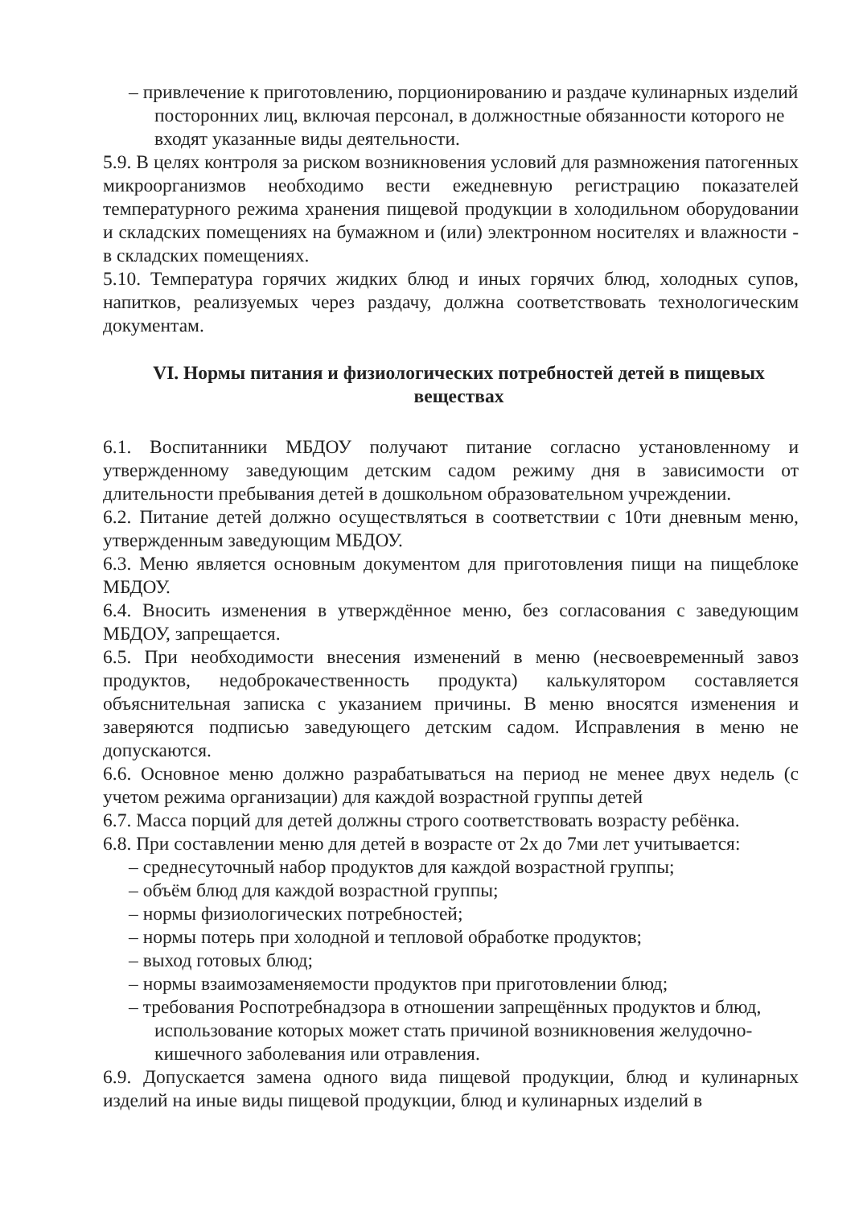– привлечение к приготовлению, порционированию и раздаче кулинарных изделий посторонних лиц, включая персонал, в должностные обязанности которого не входят указанные виды деятельности.
5.9. В целях контроля за риском возникновения условий для размножения патогенных микроорганизмов необходимо вести ежедневную регистрацию показателей температурного режима хранения пищевой продукции в холодильном оборудовании и складских помещениях на бумажном и (или) электронном носителях и влажности - в складских помещениях.
5.10. Температура горячих жидких блюд и иных горячих блюд, холодных супов, напитков, реализуемых через раздачу, должна соответствовать технологическим документам.
VI. Нормы питания и физиологических потребностей детей в пищевых веществах
6.1. Воспитанники МБДОУ получают питание согласно установленному и утвержденному заведующим детским садом режиму дня в зависимости от длительности пребывания детей в дошкольном образовательном учреждении.
6.2. Питание детей должно осуществляться в соответствии с 10ти дневным меню, утвержденным заведующим МБДОУ.
6.3. Меню является основным документом для приготовления пищи на пищеблоке МБДОУ.
6.4. Вносить изменения в утверждённое меню, без согласования с заведующим МБДОУ, запрещается.
6.5. При необходимости внесения изменений в меню (несвоевременный завоз продуктов, недоброкачественность продукта) калькулятором составляется объяснительная записка с указанием причины. В меню вносятся изменения и заверяются подписью заведующего детским садом. Исправления в меню не допускаются.
6.6. Основное меню должно разрабатываться на период не менее двух недель (с учетом режима организации) для каждой возрастной группы детей
6.7. Масса порций для детей должны строго соответствовать возрасту ребёнка.
6.8. При составлении меню для детей в возрасте от 2х до 7ми лет учитывается:
– среднесуточный набор продуктов для каждой возрастной группы;
– объём блюд для каждой возрастной группы;
– нормы физиологических потребностей;
– нормы потерь при холодной и тепловой обработке продуктов;
– выход готовых блюд;
– нормы взаимозаменяемости продуктов при приготовлении блюд;
– требования Роспотребнадзора в отношении запрещённых продуктов и блюд, использование которых может стать причиной возникновения желудочно-кишечного заболевания или отравления.
6.9. Допускается замена одного вида пищевой продукции, блюд и кулинарных изделий на иные виды пищевой продукции, блюд и кулинарных изделий в